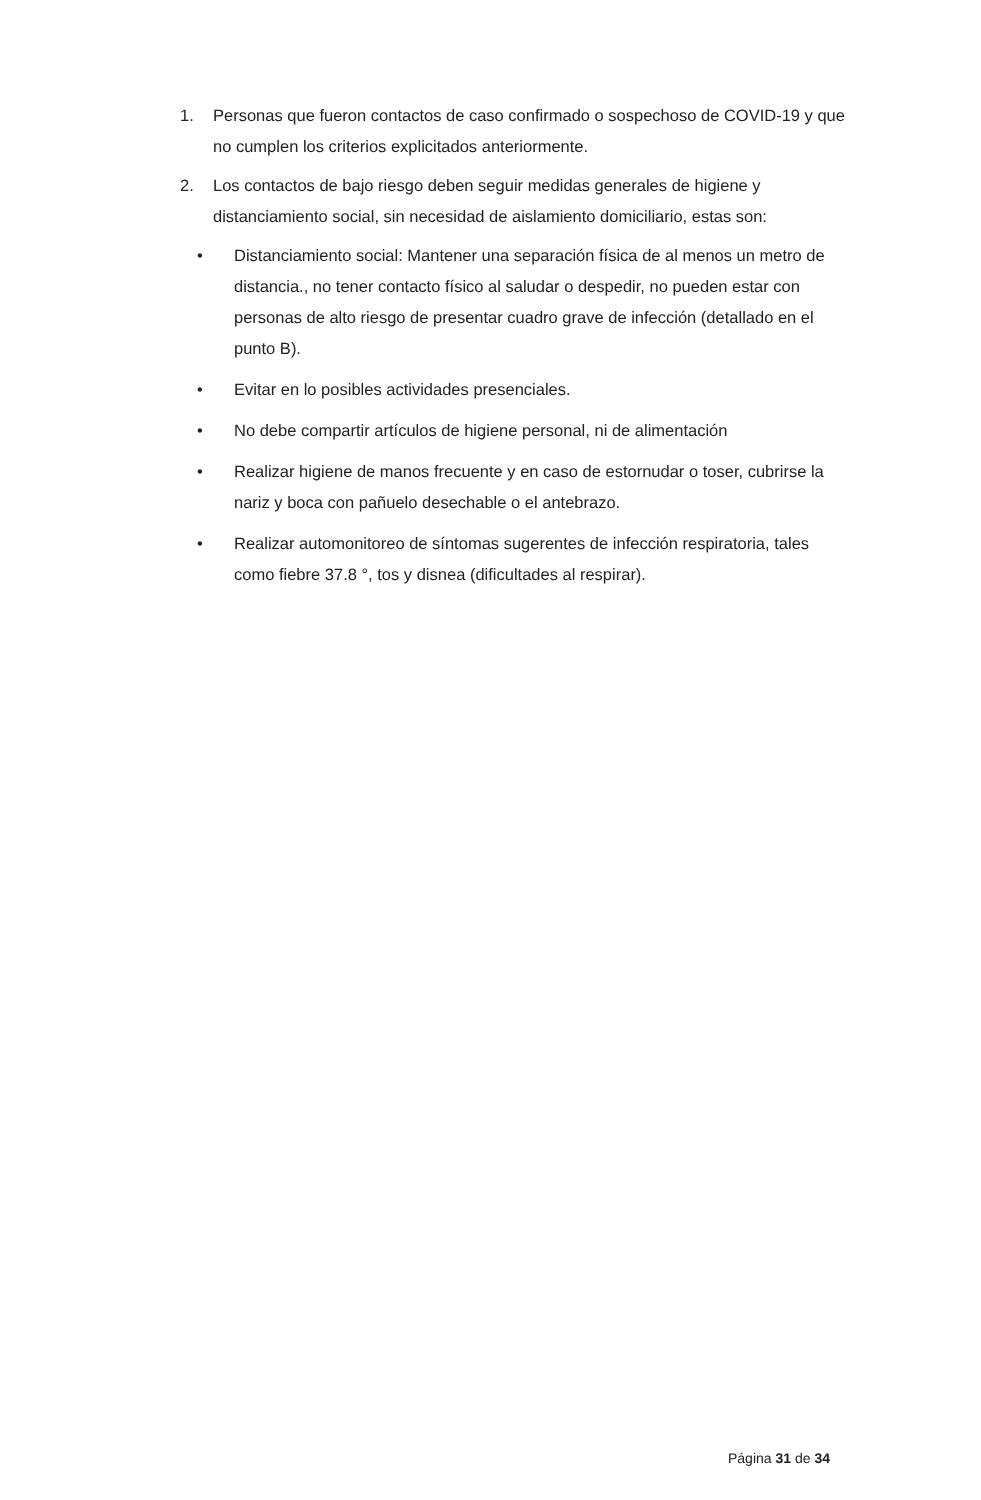1. Personas que fueron contactos de caso confirmado o sospechoso de COVID-19 y que no cumplen los criterios explicitados anteriormente.
2. Los contactos de bajo riesgo deben seguir medidas generales de higiene y distanciamiento social, sin necesidad de aislamiento domiciliario, estas son:
• Distanciamiento social: Mantener una separación física de al menos un metro de distancia., no tener contacto físico al saludar o despedir, no pueden estar con personas de alto riesgo de presentar cuadro grave de infección (detallado en el punto B).
• Evitar en lo posibles actividades presenciales.
• No debe compartir artículos de higiene personal, ni de alimentación
• Realizar higiene de manos frecuente y en caso de estornudar o toser, cubrirse la nariz y boca con pañuelo desechable o el antebrazo.
• Realizar automonitoreo de síntomas sugerentes de infección respiratoria, tales como fiebre 37.8 °, tos y disnea (dificultades al respirar).
Página 31 de 34